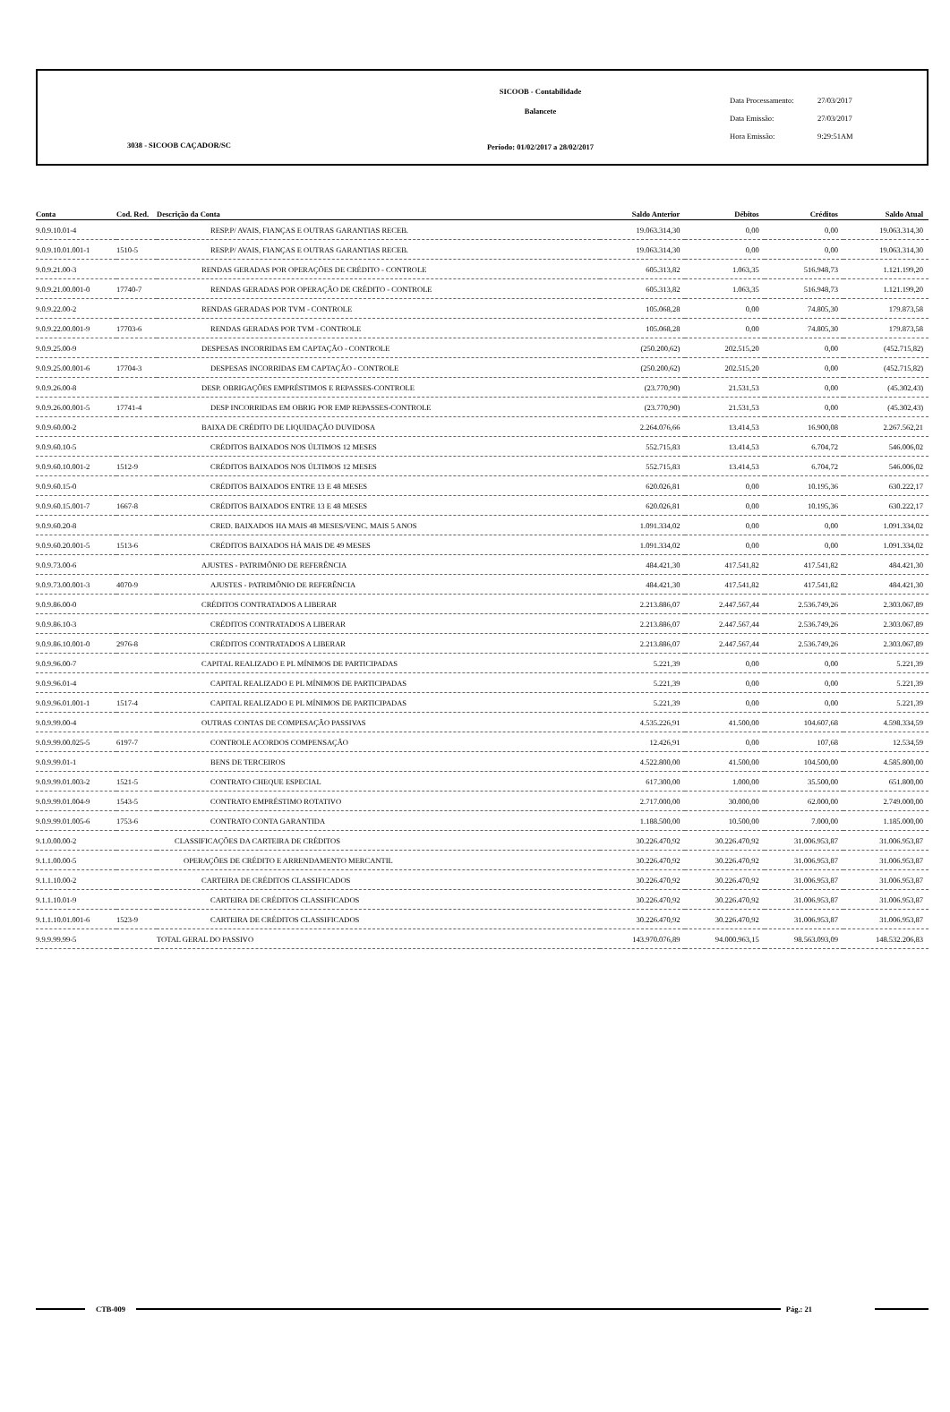3038 - SICOOB CAÇADOR/SC
SICOOB - Contabilidade
Balancete
Período: 01/02/2017 a 28/02/2017
Data Processamento: 27/03/2017
Data Emissão: 27/03/2017
Hora Emissão: 9:29:51AM
| Conta | Cod. Red. | Descrição da Conta | Saldo Anterior | Débitos | Créditos | Saldo Atual |
| --- | --- | --- | --- | --- | --- | --- |
| 9.0.9.10.01-4 | | RESP.P/ AVAIS, FIANÇAS E OUTRAS GARANTIAS RECEB. | 19.063.314,30 | 0,00 | 0,00 | 19.063.314,30 |
| 9.0.9.10.01.001-1 | 1510-5 | RESP.P/ AVAIS, FIANÇAS E OUTRAS GARANTIAS RECEB. | 19.063.314,30 | 0,00 | 0,00 | 19.063.314,30 |
| 9.0.9.21.00-3 | | RENDAS GERADAS POR OPERAÇÕES DE CRÉDITO - CONTROLE | 605.313,82 | 1.063,35 | 516.948,73 | 1.121.199,20 |
| 9.0.9.21.00.001-0 | 17740-7 | RENDAS GERADAS POR OPERAÇÃO DE CRÉDITO - CONTROLE | 605.313,82 | 1.063,35 | 516.948,73 | 1.121.199,20 |
| 9.0.9.22.00-2 | | RENDAS GERADAS POR TVM - CONTROLE | 105.068,28 | 0,00 | 74.805,30 | 179.873,58 |
| 9.0.9.22.00.001-9 | 17703-6 | RENDAS GERADAS POR TVM - CONTROLE | 105.068,28 | 0,00 | 74.805,30 | 179.873,58 |
| 9.0.9.25.00-9 | | DESPESAS INCORRIDAS EM CAPTAÇÃO - CONTROLE | (250.200,62) | 202.515,20 | 0,00 | (452.715,82) |
| 9.0.9.25.00.001-6 | 17704-3 | DESPESAS INCORRIDAS EM CAPTAÇÃO - CONTROLE | (250.200,62) | 202.515,20 | 0,00 | (452.715,82) |
| 9.0.9.26.00-8 | | DESP. OBRIGAÇÕES EMPRÉSTIMOS E REPASSES-CONTROLE | (23.770,90) | 21.531,53 | 0,00 | (45.302,43) |
| 9.0.9.26.00.001-5 | 17741-4 | DESP INCORRIDAS EM OBRIG POR EMP REPASSES-CONTROLE | (23.770,90) | 21.531,53 | 0,00 | (45.302,43) |
| 9.0.9.60.00-2 | | BAIXA DE CRÉDITO DE LIQUIDAÇÃO DUVIDOSA | 2.264.076,66 | 13.414,53 | 16.900,08 | 2.267.562,21 |
| 9.0.9.60.10-5 | | CRÉDITOS BAIXADOS NOS ÚLTIMOS 12 MESES | 552.715,83 | 13.414,53 | 6.704,72 | 546.006,02 |
| 9.0.9.60.10.001-2 | 1512-9 | CRÉDITOS BAIXADOS NOS ÚLTIMOS 12 MESES | 552.715,83 | 13.414,53 | 6.704,72 | 546.006,02 |
| 9.0.9.60.15-0 | | CRÉDITOS BAIXADOS ENTRE 13 E 48 MESES | 620.026,81 | 0,00 | 10.195,36 | 630.222,17 |
| 9.0.9.60.15.001-7 | 1667-8 | CRÉDITOS BAIXADOS ENTRE 13 E 48 MESES | 620.026,81 | 0,00 | 10.195,36 | 630.222,17 |
| 9.0.9.60.20-8 | | CRED. BAIXADOS HA MAIS 48 MESES/VENC. MAIS 5 ANOS | 1.091.334,02 | 0,00 | 0,00 | 1.091.334,02 |
| 9.0.9.60.20.001-5 | 1513-6 | CRÉDITOS BAIXADOS HÁ MAIS DE 49 MESES | 1.091.334,02 | 0,00 | 0,00 | 1.091.334,02 |
| 9.0.9.73.00-6 | | AJUSTES - PATRIMÔNIO DE REFERÊNCIA | 484.421,30 | 417.541,82 | 417.541,82 | 484.421,30 |
| 9.0.9.73.00.001-3 | 4070-9 | AJUSTES - PATRIMÔNIO DE REFERÊNCIA | 484.421,30 | 417.541,82 | 417.541,82 | 484.421,30 |
| 9.0.9.86.00-0 | | CRÉDITOS CONTRATADOS A LIBERAR | 2.213.886,07 | 2.447.567,44 | 2.536.749,26 | 2.303.067,89 |
| 9.0.9.86.10-3 | | CRÉDITOS CONTRATADOS A LIBERAR | 2.213.886,07 | 2.447.567,44 | 2.536.749,26 | 2.303.067,89 |
| 9.0.9.86.10.001-0 | 2976-8 | CRÉDITOS CONTRATADOS A LIBERAR | 2.213.886,07 | 2.447.567,44 | 2.536.749,26 | 2.303.067,89 |
| 9.0.9.96.00-7 | | CAPITAL REALIZADO E PL MÍNIMOS DE PARTICIPADAS | 5.221,39 | 0,00 | 0,00 | 5.221,39 |
| 9.0.9.96.01-4 | | CAPITAL REALIZADO E PL MÍNIMOS DE PARTICIPADAS | 5.221,39 | 0,00 | 0,00 | 5.221,39 |
| 9.0.9.96.01.001-1 | 1517-4 | CAPITAL REALIZADO E PL MÍNIMOS DE PARTICIPADAS | 5.221,39 | 0,00 | 0,00 | 5.221,39 |
| 9.0.9.99.00-4 | | OUTRAS CONTAS DE COMPESAÇÃO PASSIVAS | 4.535.226,91 | 41.500,00 | 104.607,68 | 4.598.334,59 |
| 9.0.9.99.00.025-5 | 6197-7 | CONTROLE ACORDOS COMPENSAÇÃO | 12.426,91 | 0,00 | 107,68 | 12.534,59 |
| 9.0.9.99.01-1 | | BENS DE TERCEIROS | 4.522.800,00 | 41.500,00 | 104.500,00 | 4.585.800,00 |
| 9.0.9.99.01.003-2 | 1521-5 | CONTRATO CHEQUE ESPECIAL | 617.300,00 | 1.000,00 | 35.500,00 | 651.800,00 |
| 9.0.9.99.01.004-9 | 1543-5 | CONTRATO EMPRÉSTIMO ROTATIVO | 2.717.000,00 | 30.000,00 | 62.000,00 | 2.749.000,00 |
| 9.0.9.99.01.005-6 | 1753-6 | CONTRATO CONTA GARANTIDA | 1.188.500,00 | 10.500,00 | 7.000,00 | 1.185.000,00 |
| 9.1.0.00.00-2 | | CLASSIFICAÇÕES DA CARTEIRA DE CRÉDITOS | 30.226.470,92 | 30.226.470,92 | 31.006.953,87 | 31.006.953,87 |
| 9.1.1.00.00-5 | | OPERAÇÕES DE CRÉDITO E ARRENDAMENTO MERCANTIL | 30.226.470,92 | 30.226.470,92 | 31.006.953,87 | 31.006.953,87 |
| 9.1.1.10.00-2 | | CARTEIRA DE CRÉDITOS CLASSIFICADOS | 30.226.470,92 | 30.226.470,92 | 31.006.953,87 | 31.006.953,87 |
| 9.1.1.10.01-9 | | CARTEIRA DE CRÉDITOS CLASSIFICADOS | 30.226.470,92 | 30.226.470,92 | 31.006.953,87 | 31.006.953,87 |
| 9.1.1.10.01.001-6 | 1523-9 | CARTEIRA DE CRÉDITOS CLASSIFICADOS | 30.226.470,92 | 30.226.470,92 | 31.006.953,87 | 31.006.953,87 |
| 9.9.9.99.99-5 | | TOTAL GERAL DO PASSIVO | 143.970.076,89 | 94.000.963,15 | 98.563.093,09 | 148.532.206,83 |
CTB-009 Pág.: 21